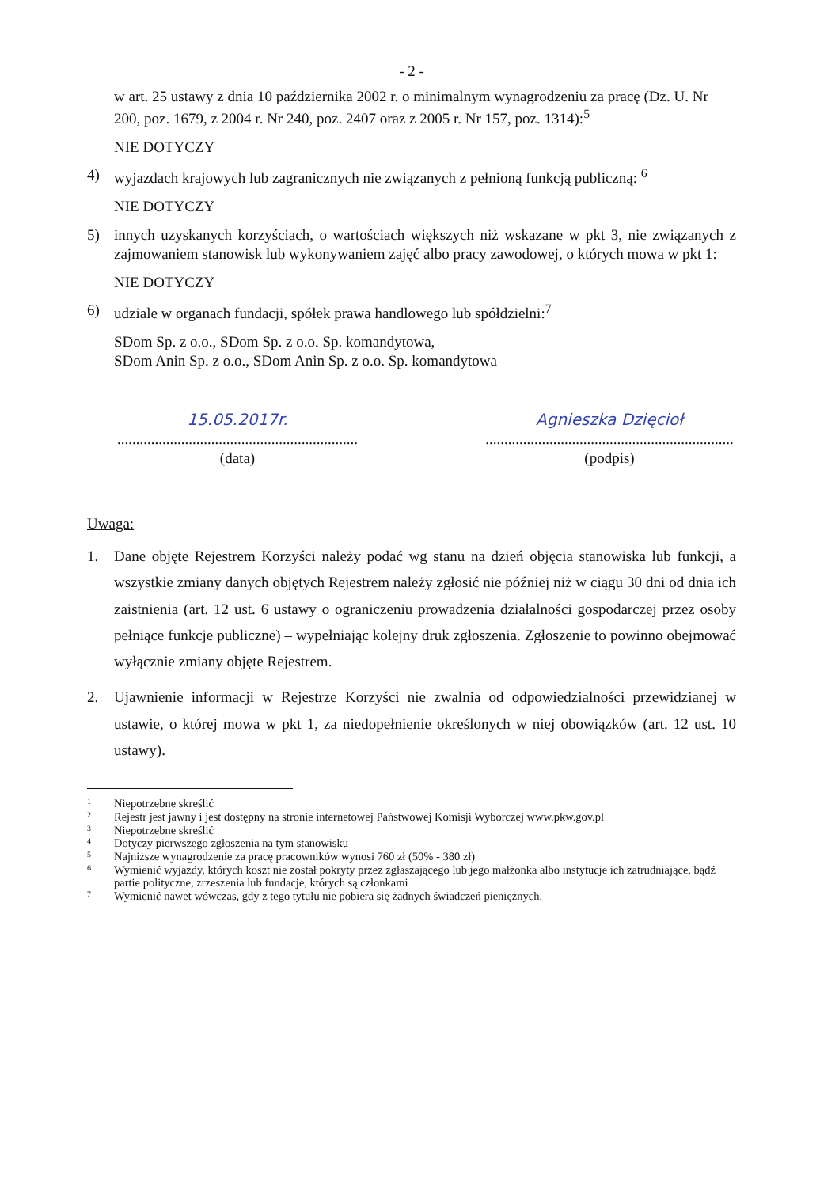- 2 -
w art. 25 ustawy z dnia 10 października 2002 r. o minimalnym wynagrodzeniu za pracę (Dz. U. Nr 200, poz. 1679, z 2004 r. Nr 240, poz. 2407 oraz z 2005 r. Nr 157, poz. 1314):<sup>5</sup>
NIE DOTYCZY
4) wyjazdach krajowych lub zagranicznych nie związanych z pełnioną funkcją publiczną: <sup>6</sup>
NIE DOTYCZY
5) innych uzyskanych korzyściach, o wartościach większych niż wskazane w pkt 3, nie związanych z zajmowaniem stanowisk lub wykonywaniem zajęć albo pracy zawodowej, o których mowa w pkt 1:
NIE DOTYCZY
6) udziale w organach fundacji, spółek prawa handlowego lub spółdzielni:<sup>7</sup>
SDom Sp. z o.o., SDom Sp. z o.o. Sp. komandytowa,
SDom Anin Sp. z o.o., SDom Anin Sp. z o.o. Sp. komandytowa
15.05.2017r.
................................................................
(data)
Agnieszka Dzięcioł
..................................................................
(podpis)
Uwaga:
1. Dane objęte Rejestrem Korzyści należy podać wg stanu na dzień objęcia stanowiska lub funkcji, a wszystkie zmiany danych objętych Rejestrem należy zgłosić nie później niż w ciągu 30 dni od dnia ich zaistnienia (art. 12 ust. 6 ustawy o ograniczeniu prowadzenia działalności gospodarczej przez osoby pełniące funkcje publiczne) – wypełniając kolejny druk zgłoszenia. Zgłoszenie to powinno obejmować wyłącznie zmiany objęte Rejestrem.
2. Ujawnienie informacji w Rejestrze Korzyści nie zwalnia od odpowiedzialności przewidzianej w ustawie, o której mowa w pkt 1, za niedopełnienie określonych w niej obowiązków (art. 12 ust. 10 ustawy).
1 Niepotrzebne skreślić
2 Rejestr jest jawny i jest dostępny na stronie internetowej Państwowej Komisji Wyborczej www.pkw.gov.pl
3 Niepotrzebne skreślić
4 Dotyczy pierwszego zgłoszenia na tym stanowisku
5 Najniższe wynagrodzenie za pracę pracowników wynosi 760 zł (50% - 380 zł)
6 Wymienić wyjazdy, których koszt nie został pokryty przez zgłaszającego lub jego małżonka albo instytucje ich zatrudniające, bądź partie polityczne, zrzeszenia lub fundacje, których są członkami
7 Wymienić nawet wówczas, gdy z tego tytułu nie pobiera się żadnych świadczeń pieniężnych.